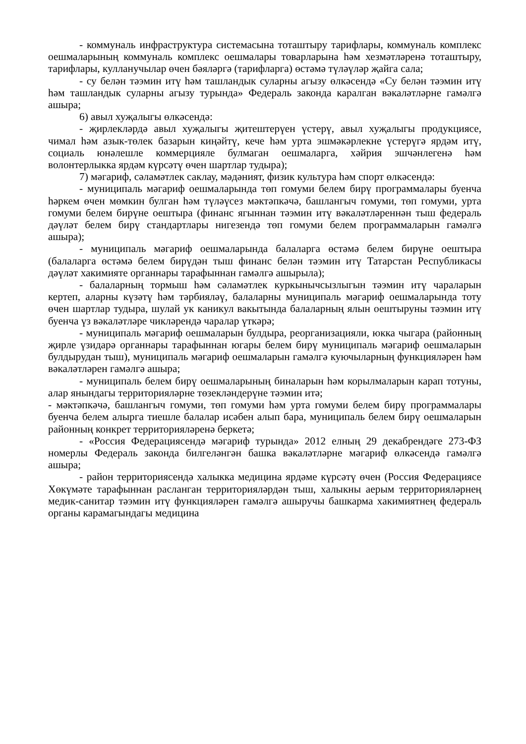- коммуналь инфраструктура системасына тоташтыру тарифлары, коммуналь комплекс оешмаларының коммуналь комплекс оешмалары товарларына һәм хезмәтләренә тоташтыру, тарифлары, кулланучылар өчен бәяләргә (тарифларга) өстәмә түләүләр җайга сала;
- су белән тәэмин итү һәм ташландык суларны агызу өлкәсендә «Су белән тәэмин итү һәм ташландык суларны агызу турында» Федераль законда каралган вәкаләтләрне гамәлгә ашыра;
6) авыл хуҗалыгы өлкәсендә:
- җирлекләрдә авыл хуҗалыгы җитештерүен үстерү, авыл хуҗалыгы продукциясе, чимал һәм азык-төлек базарын киңәйтү, кече һәм урта эшмәкәрлекне үстерүгә ярдәм итү, социаль юнәлешле коммерцияле булмаган оешмаларга, хәйрия эшчәнлегенә һәм волонтерлыкка ярдәм күрсәтү өчен шартлар тудыра);
7) мәгариф, сәламәтлек саклау, мәдәният, физик культура һәм спорт өлкәсендә:
- муниципаль мәгариф оешмаларында төп гомуми белем бирү программалары буенча һәркем өчен мөмкин булган һәм түләүсез мәктәпкәчә, башлангыч гомуми, төп гомуми, урта гомуми белем бирүне оештыра (финанс ягыннан тәэмин итү вәкаләтләреннән тыш федераль дәүләт белем бирү стандартлары нигезендә төп гомуми белем программаларын гамәлгә ашыра);
- муниципаль мәгариф оешмаларында балаларга өстәмә белем бирүне оештыра (балаларга өстәмә белем бирүдән тыш финанс белән тәэмин итү Татарстан Республикасы дәүләт хакимияте органнары тарафыннан гамәлгә ашырыла);
- балаларның тормыш һәм сәламәтлек куркынычсызлыгын тәэмин итү чараларын кертеп, аларны күзәтү һәм тәрбияләү, балаларны муниципаль мәгариф оешмаларында тоту өчен шартлар тудыра, шулай ук каникул вакытында балаларның ялын оештыруны тәэмин итү буенча үз вәкаләтләре чикләрендә чаралар үткәрә;
- муниципаль мәгариф оешмаларын булдыра, реорганизацияли, юкка чыгара (районның җирле үзидарә органнары тарафыннан югары белем бирү муниципаль мәгариф оешмаларын булдырудан тыш), муниципаль мәгариф оешмаларын гамәлгә куючыларның функцияләрен һәм вәкаләтләрен гамәлгә ашыра;
- муниципаль белем бирү оешмаларының биналарын һәм корылмаларын карап тотуны, алар янындагы территорияләрне төзекләндерүне тәэмин итә;
- мәктәпкәчә, башлангыч гомуми, төп гомуми һәм урта гомуми белем бирү программалары буенча белем алырга тиешле балалар исәбен алып бара, муниципаль белем бирү оешмаларын районның конкрет территорияләренә беркетә;
- «Россия Федерациясендә мәгариф турында» 2012 елның 29 декабрендәге 273-ФЗ номерлы Федераль законда билгеләнгән башка вәкаләтләрне мәгариф өлкәсендә гамәлгә ашыра;
- район территориясендә халыкка медицина ярдәме күрсәтү өчен (Россия Федерациясе Хөкүмәте тарафыннан расланган территорияләрдән тыш, халыкны аерым территорияләрнең медик-санитар тәэмин итү функцияләрен гамәлгә ашыручы башкарма хакимиятнең федераль органы карамагындагы медицина